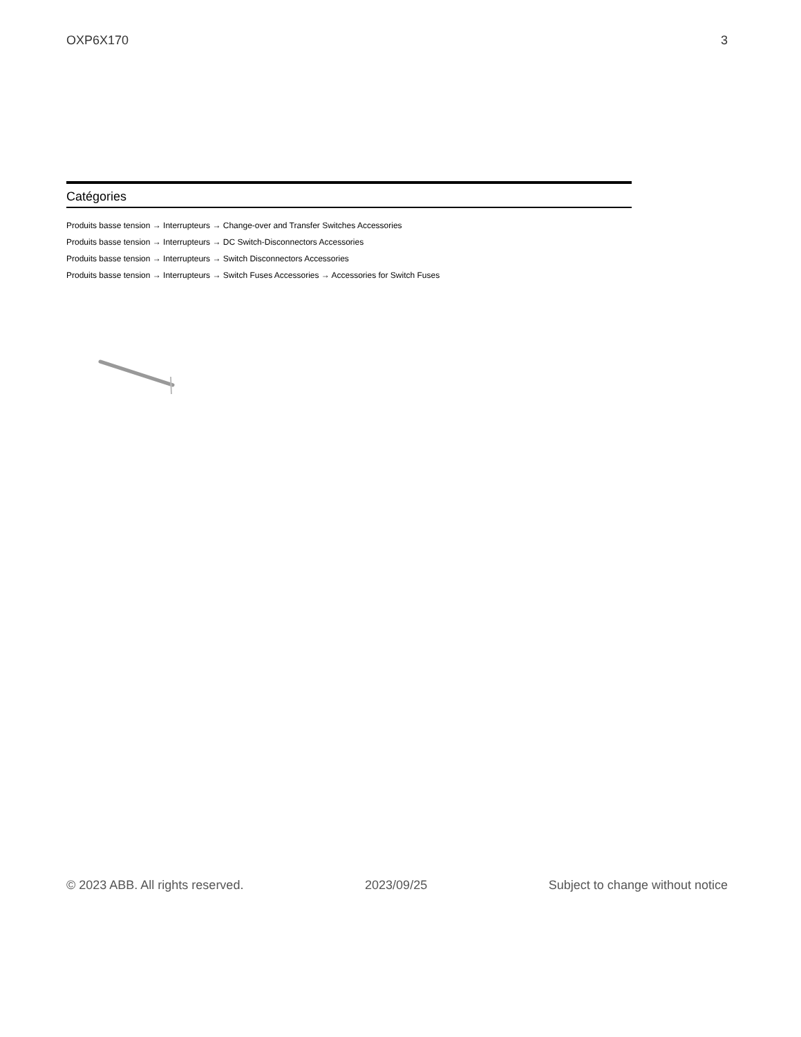OXP6X170 3
Catégories
Produits basse tension → Interrupteurs → Change-over and Transfer Switches Accessories
Produits basse tension → Interrupteurs → DC Switch-Disconnectors Accessories
Produits basse tension → Interrupteurs → Switch Disconnectors Accessories
Produits basse tension → Interrupteurs → Switch Fuses Accessories → Accessories for Switch Fuses
© 2023 ABB. All rights reserved. 2023/09/25 Subject to change without notice